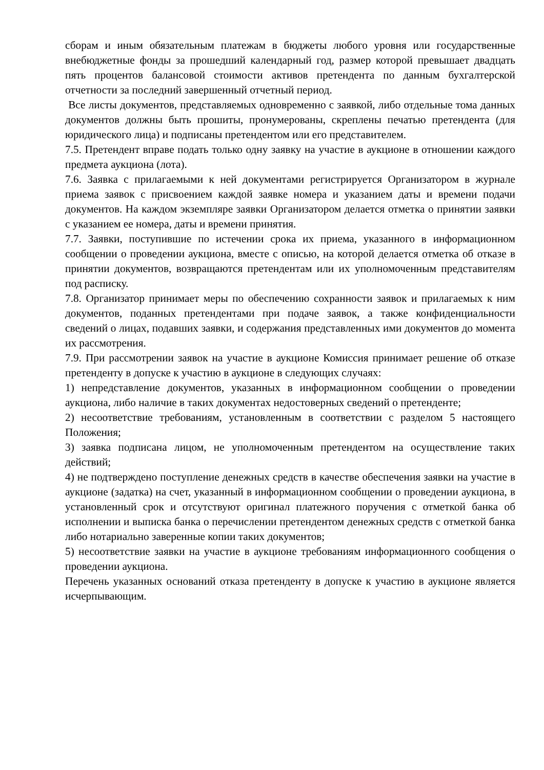сборам и иным обязательным платежам в бюджеты любого уровня или государственные внебюджетные фонды за прошедший календарный год, размер которой превышает двадцать пять процентов балансовой стоимости активов претендента по данным бухгалтерской отчетности за последний завершенный отчетный период.
Все листы документов, представляемых одновременно с заявкой, либо отдельные тома данных документов должны быть прошиты, пронумерованы, скреплены печатью претендента (для юридического лица) и подписаны претендентом или его представителем.
7.5. Претендент вправе подать только одну заявку на участие в аукционе в отношении каждого предмета аукциона (лота).
7.6. Заявка с прилагаемыми к ней документами регистрируется Организатором в журнале приема заявок с присвоением каждой заявке номера и указанием даты и времени подачи документов. На каждом экземпляре заявки Организатором делается отметка о принятии заявки с указанием ее номера, даты и времени принятия.
7.7. Заявки, поступившие по истечении срока их приема, указанного в информационном сообщении о проведении аукциона, вместе с описью, на которой делается отметка об отказе в принятии документов, возвращаются претендентам или их уполномоченным представителям под расписку.
7.8. Организатор принимает меры по обеспечению сохранности заявок и прилагаемых к ним документов, поданных претендентами при подаче заявок, а также конфиденциальности сведений о лицах, подавших заявки, и содержания представленных ими документов до момента их рассмотрения.
7.9. При рассмотрении заявок на участие в аукционе Комиссия принимает решение об отказе претенденту в допуске к участию в аукционе в следующих случаях:
1) непредставление документов, указанных в информационном сообщении о проведении аукциона, либо наличие в таких документах недостоверных сведений о претенденте;
2) несоответствие требованиям, установленным в соответствии с разделом 5 настоящего Положения;
3) заявка подписана лицом, не уполномоченным претендентом на осуществление таких действий;
4) не подтверждено поступление денежных средств в качестве обеспечения заявки на участие в аукционе (задатка) на счет, указанный в информационном сообщении о проведении аукциона, в установленный срок и отсутствуют оригинал платежного поручения с отметкой банка об исполнении и выписка банка о перечислении претендентом денежных средств с отметкой банка либо нотариально заверенные копии таких документов;
5) несоответствие заявки на участие в аукционе требованиям информационного сообщения о проведении аукциона.
Перечень указанных оснований отказа претенденту в допуске к участию в аукционе является исчерпывающим.